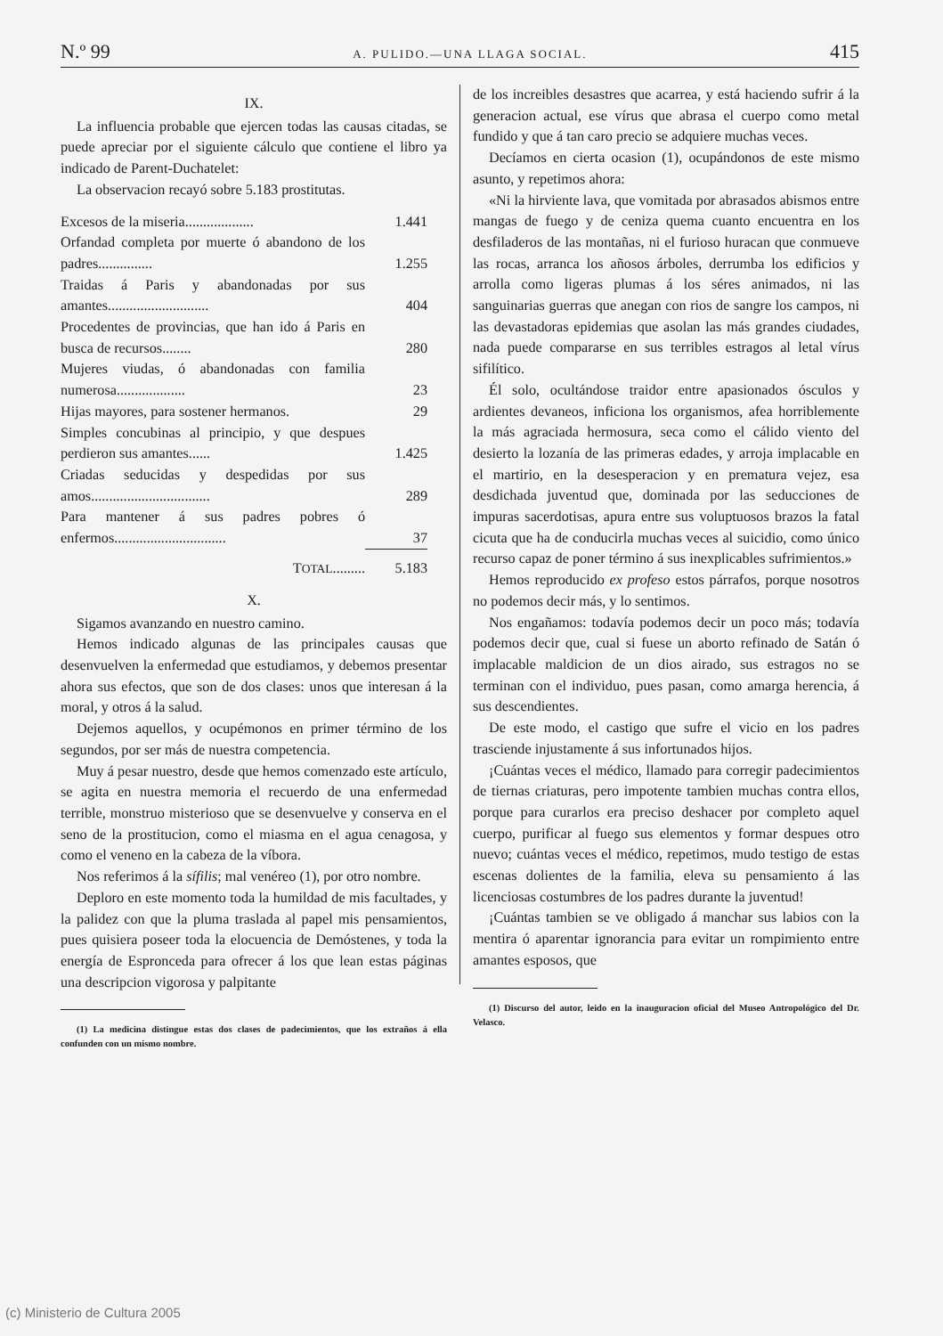N.º 99 A. PULIDO.—UNA LLAGA SOCIAL. 415
IX.
La influencia probable que ejercen todas las causas citadas, se puede apreciar por el siguiente cálculo que contiene el libro ya indicado de Parent-Duchatelet:
La observacion recayó sobre 5.183 prostitutas.
| Excesos de la miseria................... | 1.441 |
| Orfandad completa por muerte ó abandono de los padres............... | 1.255 |
| Traidas á Paris y abandonadas por sus amantes............................ | 404 |
| Procedentes de provincias, que han ido á Paris en busca de recursos........ | 280 |
| Mujeres viudas, ó abandonadas con familia numerosa................... | 23 |
| Hijas mayores, para sostener hermanos. | 29 |
| Simples concubinas al principio, y que despues perdieron sus amantes...... | 1.425 |
| Criadas seducidas y despedidas por sus amos................................. | 289 |
| Para mantener á sus padres pobres ó enfermos............................... | 37 |
| T OTAL ......... | 5.183 |
X.
Sigamos avanzando en nuestro camino.
Hemos indicado algunas de las principales causas que desenvuelven la enfermedad que estudiamos, y debemos presentar ahora sus efectos, que son de dos clases: unos que interesan á la moral, y otros á la salud.
Dejemos aquellos, y ocupémonos en primer término de los segundos, por ser más de nuestra competencia.
Muy á pesar nuestro, desde que hemos comenzado este artículo, se agita en nuestra memoria el recuerdo de una enfermedad terrible, monstruo misterioso que se desenvuelve y conserva en el seno de la prostitucion, como el miasma en el agua cenagosa, y como el veneno en la cabeza de la víbora.
Nos referimos á la sífilis; mal venéreo (1), por otro nombre.
Deploro en este momento toda la humildad de mis facultades, y la palidez con que la pluma traslada al papel mis pensamientos, pues quisiera poseer toda la elocuencia de Demóstenes, y toda la energía de Espronceda para ofrecer á los que lean estas páginas una descripcion vigorosa y palpitante
(1) La medicina distingue estas dos clases de padecimientos, que los extraños á ella confunden con un mismo nombre.
de los increibles desastres que acarrea, y está haciendo sufrir á la generacion actual, ese vírus que abrasa el cuerpo como metal fundido y que á tan caro precio se adquiere muchas veces.
Decíamos en cierta ocasion (1), ocupándonos de este mismo asunto, y repetimos ahora:
«Ni la hirviente lava, que vomitada por abrasados abismos entre mangas de fuego y de ceniza quema cuanto encuentra en los desfiladeros de las montañas, ni el furioso huracan que conmueve las rocas, arranca los añosos árboles, derrumba los edificios y arrolla como ligeras plumas á los séres animados, ni las sanguinarias guerras que anegan con rios de sangre los campos, ni las devastadoras epidemias que asolan las más grandes ciudades, nada puede compararse en sus terribles estragos al letal vírus sifilítico.
Él solo, ocultándose traidor entre apasionados ósculos y ardientes devaneos, inficiona los organismos, afea horriblemente la más agraciada hermosura, seca como el cálido viento del desierto la lozanía de las primeras edades, y arroja implacable en el martirio, en la desesperacion y en prematura vejez, esa desdichada juventud que, dominada por las seducciones de impuras sacerdotisas, apura entre sus voluptuosos brazos la fatal cicuta que ha de conducirla muchas veces al suicidio, como único recurso capaz de poner término á sus inexplicables sufrimientos.»
Hemos reproducido ex profeso estos párrafos, porque nosotros no podemos decir más, y lo sentimos.
Nos engañamos: todavía podemos decir un poco más; todavía podemos decir que, cual si fuese un aborto refinado de Satán ó implacable maldicion de un dios airado, sus estragos no se terminan con el individuo, pues pasan, como amarga herencia, á sus descendientes.
De este modo, el castigo que sufre el vicio en los padres trasciende injustamente á sus infortunados hijos.
¡Cuántas veces el médico, llamado para corregir padecimientos de tiernas criaturas, pero impotente tambien muchas contra ellos, porque para curarlos era preciso deshacer por completo aquel cuerpo, purificar al fuego sus elementos y formar despues otro nuevo; cuántas veces el médico, repetimos, mudo testigo de estas escenas dolientes de la familia, eleva su pensamiento á las licenciosas costumbres de los padres durante la juventud!
¡Cuántas tambien se ve obligado á manchar sus labios con la mentira ó aparentar ignorancia para evitar un rompimiento entre amantes esposos, que
(1) Discurso del autor, leido en la inauguracion oficial del Museo Antropológico del Dr. Velasco.
(c) Ministerio de Cultura 2005